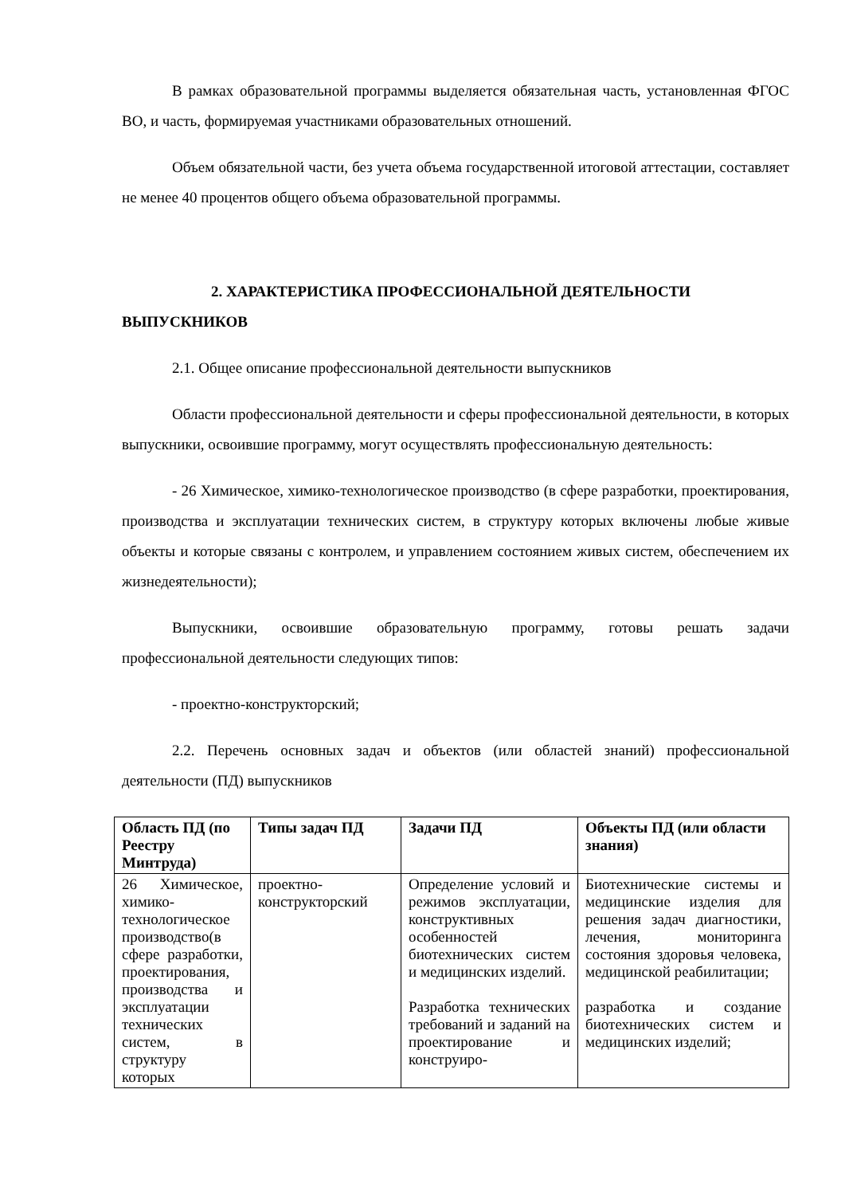В рамках образовательной программы выделяется обязательная часть, установленная ФГОС ВО, и часть, формируемая участниками образовательных отношений.
Объем обязательной части, без учета объема государственной итоговой аттестации, составляет не менее 40 процентов общего объема образовательной программы.
2. ХАРАКТЕРИСТИКА ПРОФЕССИОНАЛЬНОЙ ДЕЯТЕЛЬНОСТИ
ВЫПУСКНИКОВ
2.1. Общее описание профессиональной деятельности выпускников
Области профессиональной деятельности и сферы профессиональной деятельности, в которых выпускники, освоившие программу, могут осуществлять профессиональную деятельность:
- 26 Химическое, химико-технологическое производство (в сфере разработки, проектирования, производства и эксплуатации технических систем, в структуру которых включены любые живые объекты и которые связаны с контролем, и управлением состоянием живых систем, обеспечением их жизнедеятельности);
Выпускники, освоившие образовательную программу, готовы решать задачи профессиональной деятельности следующих типов:
- проектно-конструкторский;
2.2. Перечень основных задач и объектов (или областей знаний) профессиональной деятельности (ПД) выпускников
| Область ПД (по Реестру Минтруда) | Типы задач ПД | Задачи ПД | Объекты ПД (или области знания) |
| --- | --- | --- | --- |
| 26 Химическое, химико-технологическое производство(в сфере разработки, проектирования, производства и эксплуатации технических систем, в структуру которых | проектно-конструкторский | Определение условий и режимов эксплуатации, конструктивных особенностей биотехнических систем и медицинских изделий. Разработка технических требований и заданий на проектирование и конструиро- | Биотехнические системы и медицинские изделия для решения задач диагностики, лечения, мониторинга состояния здоровья человека, медицинской реабилитации; разработка и создание биотехнических систем и медицинских изделий; |